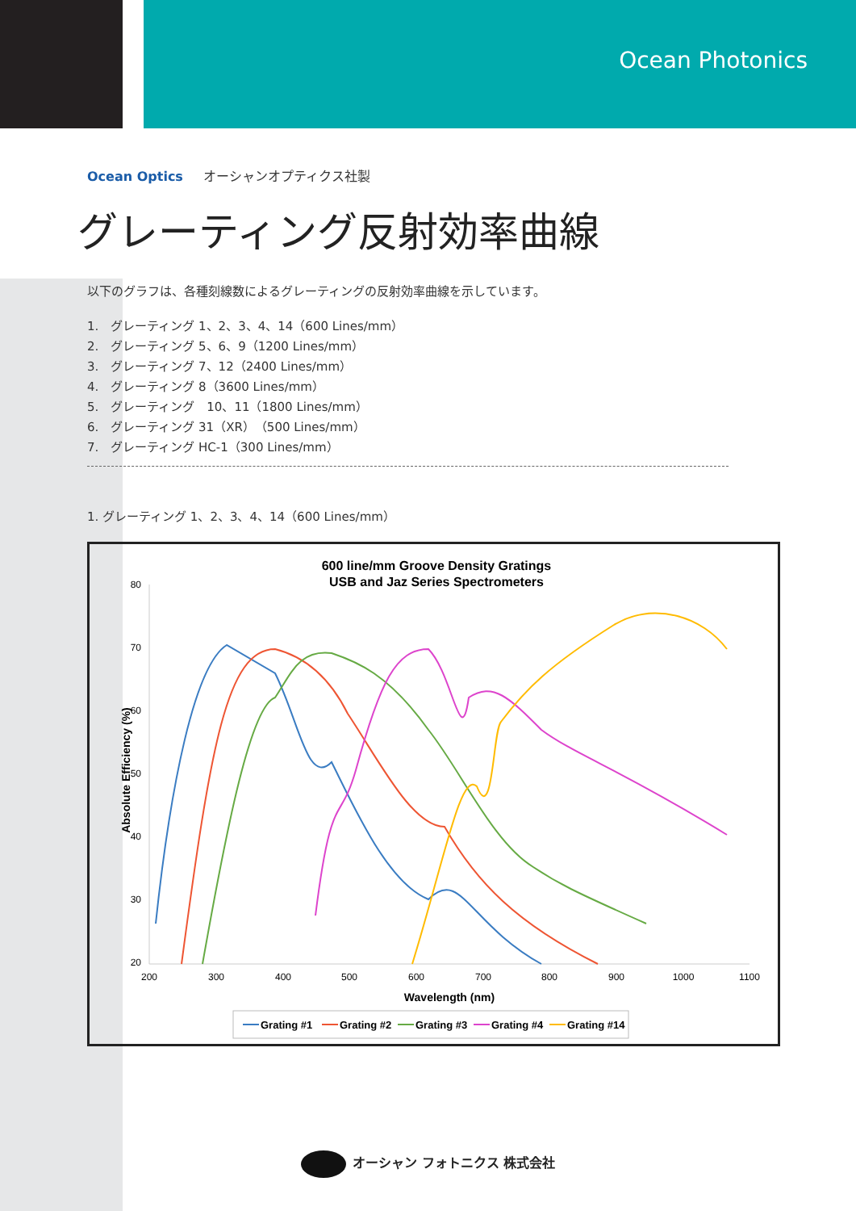Ocean Photonics
Ocean Optics オーシャンオプティクス社製
グレーティング反射効率曲線
以下のグラフは、各種刻線数によるグレーティングの反射効率曲線を示しています。
1.　グレーティング 1、2、3、4、14（600 Lines/mm）
2.　グレーティング 5、6、9（1200 Lines/mm）
3.　グレーティング 7、12（2400 Lines/mm）
4.　グレーティング 8（3600 Lines/mm）
5.　グレーティング　10、11（1800 Lines/mm）
6.　グレーティング 31（XR）（500 Lines/mm）
7.　グレーティング HC-1（300 Lines/mm）
1. グレーティング 1、2、3、4、14（600 Lines/mm）
600 line/mm Groove Density Gratings
USB and Jaz Series Spectrometers
80
70
60
50
40
30
20
200
300
400
500
600
700
800
900
1000
1100
Wavelength (nm)
Absolute Efficiency (%)
Grating #1
Grating #2
Grating #3
Grating #4
Grating #14
オーシャン フォトニクス 株式会社